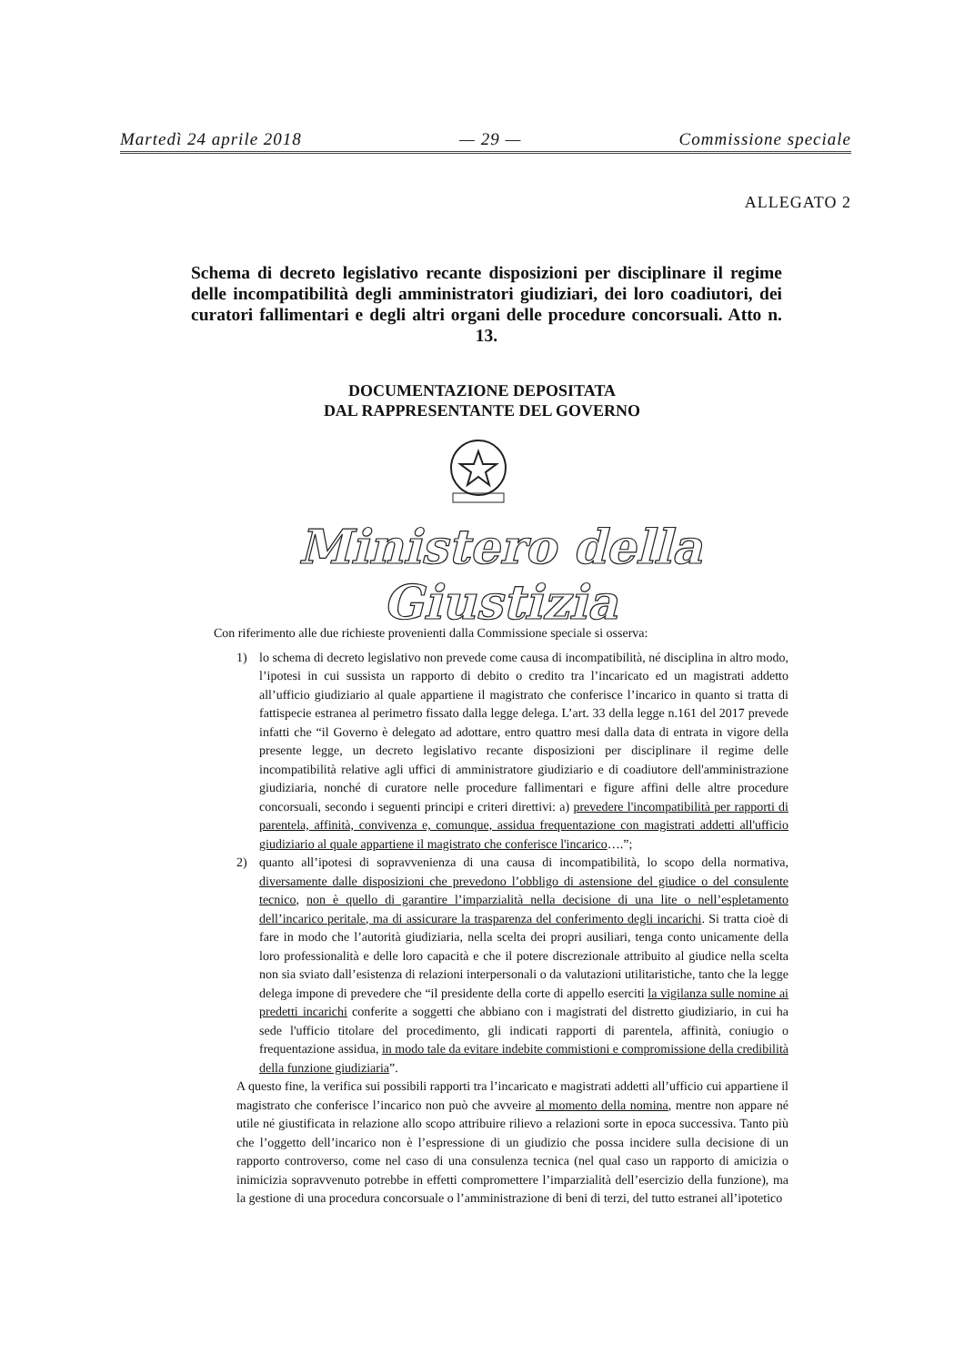Martedì 24 aprile 2018 — 29 — Commissione speciale
ALLEGATO 2
Schema di decreto legislativo recante disposizioni per disciplinare il regime delle incompatibilità degli amministratori giudiziari, dei loro coadiutori, dei curatori fallimentari e degli altri organi delle procedure concorsuali. Atto n. 13.
DOCUMENTAZIONE DEPOSITATA
DAL RAPPRESENTANTE DEL GOVERNO
Ministero della Giustizia
Con riferimento alle due richieste provenienti dalla Commissione speciale si osserva:
1) lo schema di decreto legislativo non prevede come causa di incompatibilità, né disciplina in altro modo, l’ipotesi in cui sussista un rapporto di debito o credito tra l’incaricato ed un magistrati addetto all’ufficio giudiziario al quale appartiene il magistrato che conferisce l’incarico in quanto si tratta di fattispecie estranea al perimetro fissato dalla legge delega. L’art. 33 della legge n.161 del 2017 prevede infatti che “il Governo è delegato ad adottare, entro quattro mesi dalla data di entrata in vigore della presente legge, un decreto legislativo recante disposizioni per disciplinare il regime delle incompatibilità relative agli uffici di amministratore giudiziario e di coadiutore dell'amministrazione giudiziaria, nonché di curatore nelle procedure fallimentari e figure affini delle altre procedure concorsuali, secondo i seguenti principi e criteri direttivi: a) prevedere l'incompatibilità per rapporti di parentela, affinità, convivenza e, comunque, assidua frequentazione con magistrati addetti all'ufficio giudiziario al quale appartiene il magistrato che conferisce l'incarico….”;
2) quanto all’ipotesi di sopravvenienza di una causa di incompatibilità, lo scopo della normativa, diversamente dalle disposizioni che prevedono l’obbligo di astensione del giudice o del consulente tecnico, non è quello di garantire l’imparzialità nella decisione di una lite o nell’espletamento dell’incarico peritale, ma di assicurare la trasparenza del conferimento degli incarichi. Si tratta cioè di fare in modo che l’autorità giudiziaria, nella scelta dei propri ausiliari, tenga conto unicamente della loro professionalità e delle loro capacità e che il potere discrezionale attribuito al giudice nella scelta non sia sviato dall’esistenza di relazioni interpersonali o da valutazioni utilitaristiche, tanto che la legge delega impone di prevedere che “il presidente della corte di appello eserciti la vigilanza sulle nomine ai predetti incarichi conferite a soggetti che abbiano con i magistrati del distretto giudiziario, in cui ha sede l'ufficio titolare del procedimento, gli indicati rapporti di parentela, affinità, coniugio o frequentazione assidua, in modo tale da evitare indebite commistioni e compromissione della credibilità della funzione giudiziaria”.
A questo fine, la verifica sui possibili rapporti tra l’incaricato e magistrati addetti all’ufficio cui appartiene il magistrato che conferisce l’incarico non può che avveire al momento della nomina, mentre non appare né utile né giustificata in relazione allo scopo attribuire rilievo a relazioni sorte in epoca successiva. Tanto più che l’oggetto dell’incarico non è l’espressione di un giudizio che possa incidere sulla decisione di un rapporto controverso, come nel caso di una consulenza tecnica (nel qual caso un rapporto di amicizia o inimicizia sopravvenuto potrebbe in effetti compromettere l’imparzialità dell’esercizio della funzione), ma la gestione di una procedura concorsuale o l’amministrazione di beni di terzi, del tutto estranei all’ipotetico